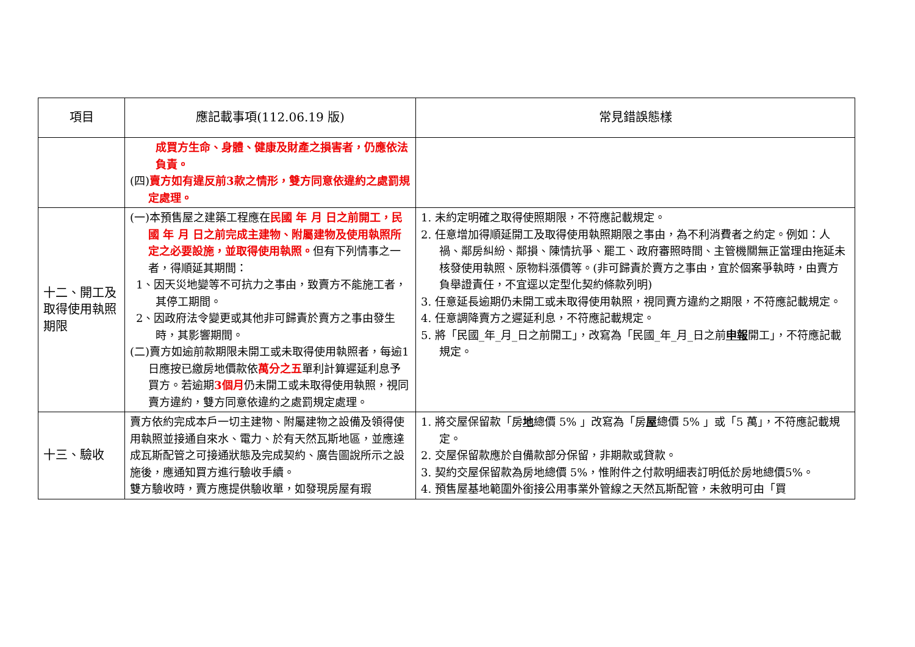| 項目 | 應記載事項(112.06.19 版) | 常見錯誤態樣 |
| --- | --- | --- |
| | 成買方生命、身體、健康及財產之損害者，仍應依法負責。 (四) 賣方如有違反前3款之情形，雙方同意依違約之處罰規定處理。 | |
| 十二、開工及取得使用執照期限 | (一)本預售屋之建築工程應在 民國 年 月 日之前開工，民國 年 月 日之前完成主建物、附屬建物及使用執照所定之必要設施，並取得使用執照。 但有下列情事之一者，得順延其期間： 1、因天災地變等不可抗力之事由，致賣方不能施工者，其停工期間。 2、因政府法令變更或其他非可歸責於賣方之事由發生時，其影響期間。 (二)賣方如逾前款期限未開工或未取得使用執照者，每逾1日應按已繳房地價款依 萬分之五 單利計算遲延利息予買方。若逾期 3個月 仍未開工或未取得使用執照，視同賣方違約，雙方同意依違約之處罰規定處理。 | 1. 未約定明確之取得使照期限，不符應記載規定。 2. 任意增加得順延開工及取得使用執照期限之事由，為不利消費者之約定。例如：人禍、鄰房糾紛、鄰損、陳情抗爭、罷工、政府審照時間、主管機關無正當理由拖延未核發使用執照、原物料漲價等。(非可歸責於賣方之事由，宜於個案爭執時，由賣方負舉證責任，不宜逕以定型化契約條款列明) 3. 任意延長逾期仍未開工或未取得使用執照，視同賣方違約之期限，不符應記載規定。 4. 任意調降賣方之遲延利息，不符應記載規定。 5. 將「民國_年_月_日之前開工」，改寫為「民國_年_月_日之前 申報 開工」，不符應記載規定。 |
| 十三、驗收 | 賣方依約完成本戶一切主建物、附屬建物之設備及領得使用執照並接通自來水、電力、於有天然瓦斯地區，並應達成瓦斯配管之可接通狀態及完成契約、廣告圖說所示之設施後，應通知買方進行驗收手續。 雙方驗收時，賣方應提供驗收單，如發現房屋有瑕 | 1. 將交屋保留款「房 地 總價 5% 」改寫為「房 屋 總價 5% 」或「5 萬」，不符應記載規定。 2. 交屋保留款應於自備款部分保留，非期款或貸款。 3. 契約交屋保留款為房地總價 5%，惟附件之付款明細表訂明低於房地總價5%。 4. 預售屋基地範圍外銜接公用事業外管線之天然瓦斯配管，未敘明可由「買 |